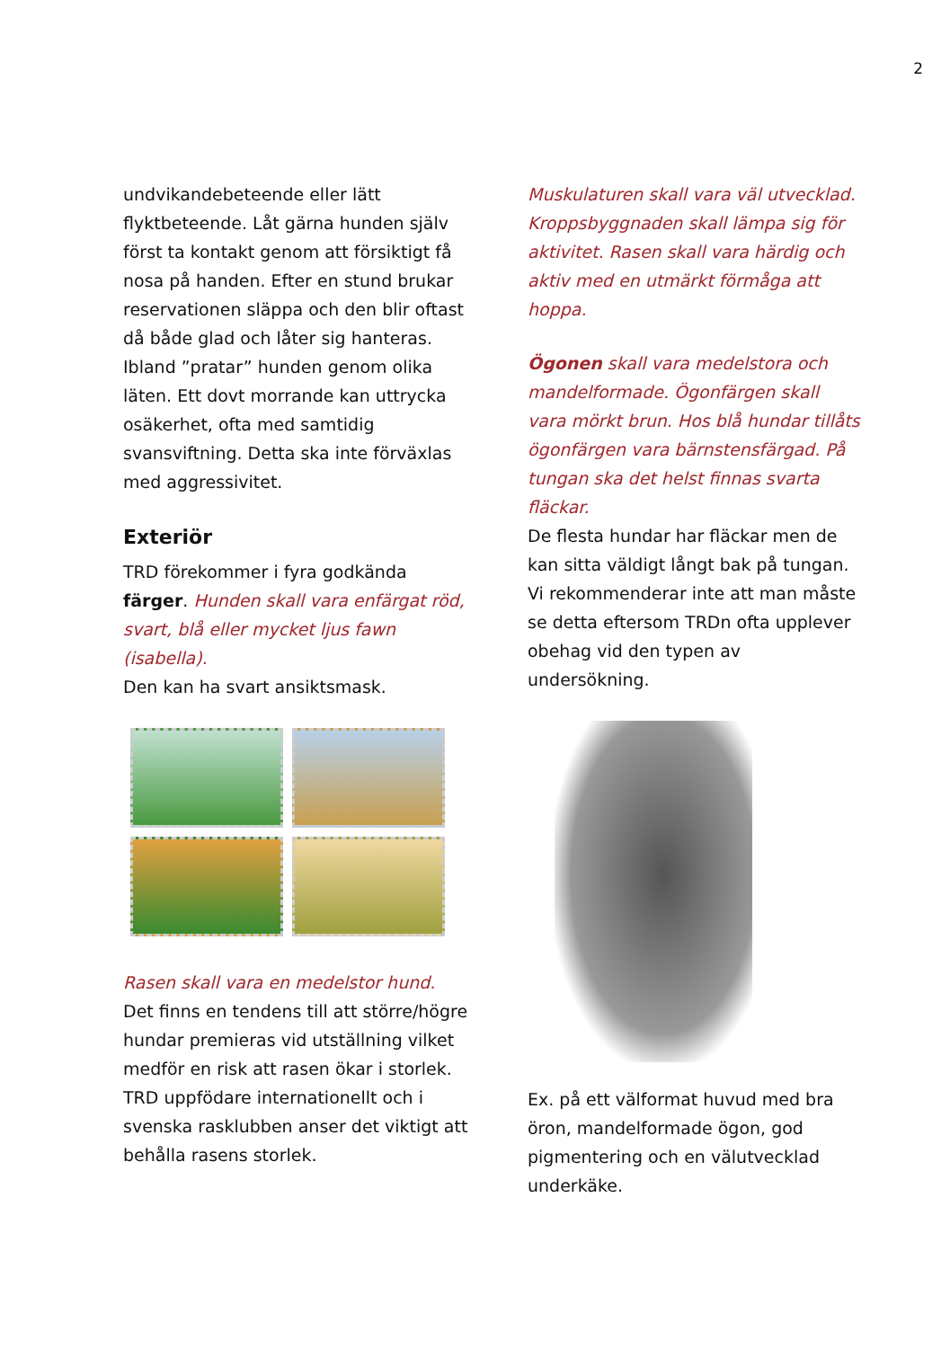2
undvikandebeteende eller lätt flyktbeteende. Låt gärna hunden själv först ta kontakt genom att försiktigt få nosa på handen. Efter en stund brukar reservationen släppa och den blir oftast då både glad och låter sig hanteras. Ibland ”pratar” hunden genom olika läten. Ett dovt morrande kan uttrycka osäkerhet, ofta med samtidig svansviftning. Detta ska inte förväxlas med aggressivitet.
Exteriör
TRD förekommer i fyra godkända färger. Hunden skall vara enfärgat röd, svart, blå eller mycket ljus fawn (isabella).
Den kan ha svart ansiktsmask.
Rasen skall vara en medelstor hund.
Det finns en tendens till att större/högre hundar premieras vid utställning vilket medför en risk att rasen ökar i storlek. TRD uppfödare internationellt och i svenska rasklubben anser det viktigt att behålla rasens storlek.
Muskulaturen skall vara väl utvecklad. Kroppsbyggnaden skall lämpa sig för aktivitet. Rasen skall vara härdig och aktiv med en utmärkt förmåga att hoppa.
Ögonen skall vara medelstora och mandelformade. Ögonfärgen skall vara mörkt brun. Hos blå hundar tillåts ögonfärgen vara bärnstensfärgad. På tungan ska det helst finnas svarta fläckar.
De flesta hundar har fläckar men de kan sitta väldigt långt bak på tungan. Vi rekommenderar inte att man måste se detta eftersom TRDn ofta upplever obehag vid den typen av undersökning.
Ex. på ett välformat huvud med bra öron, mandelformade ögon, god pigmentering och en välutvecklad underkäke.